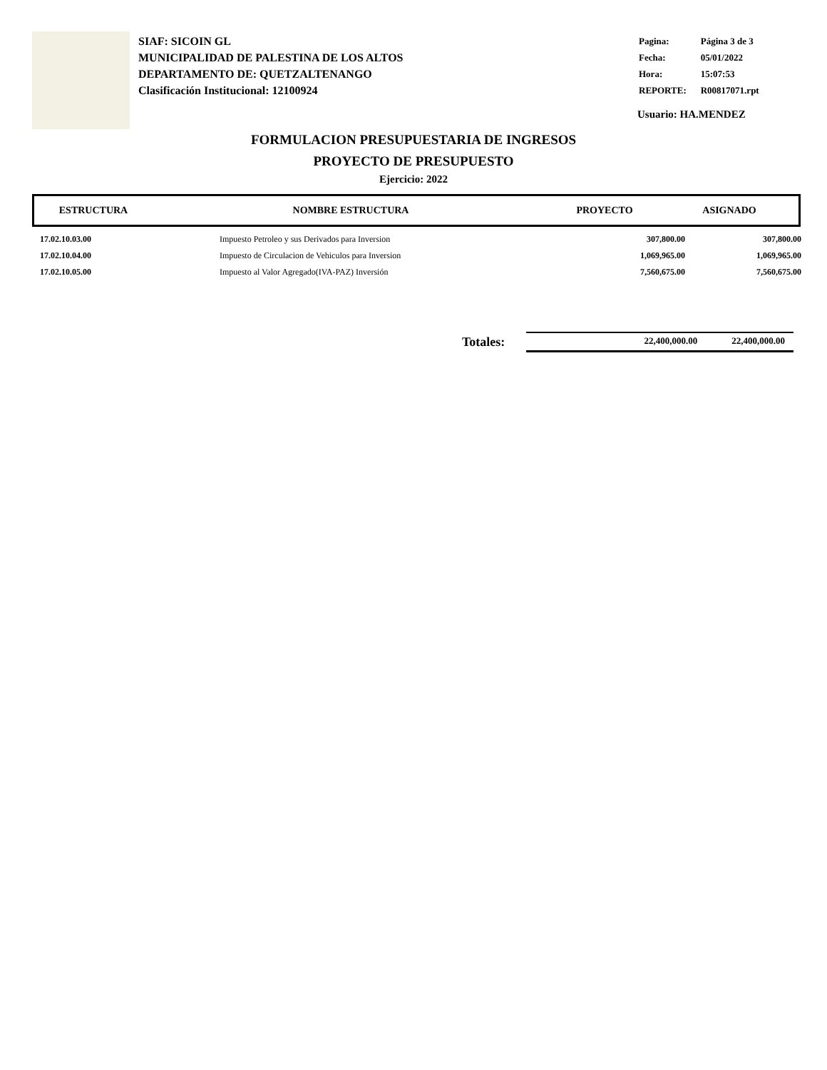SIAF: SICOIN GL
MUNICIPALIDAD DE PALESTINA DE LOS ALTOS
DEPARTAMENTO DE: QUETZALTENANGO
Clasificación Institucional: 12100924
| Pagina: | Página 3 de 3 |
| Fecha: | 05/01/2022 |
| Hora: | 15:07:53 |
| REPORTE: | R00817071.rpt |
Usuario: HA.MENDEZ
FORMULACION PRESUPUESTARIA DE INGRESOS
PROYECTO DE PRESUPUESTO
Ejercicio: 2022
| ESTRUCTURA | NOMBRE ESTRUCTURA | PROYECTO | ASIGNADO |
| --- | --- | --- | --- |
| 17.02.10.03.00 | Impuesto Petroleo y sus Derivados para Inversion | 307,800.00 | 307,800.00 |
| 17.02.10.04.00 | Impuesto de Circulacion de Vehiculos para Inversion | 1,069,965.00 | 1,069,965.00 |
| 17.02.10.05.00 | Impuesto al Valor Agregado(IVA-PAZ) Inversión | 7,560,675.00 | 7,560,675.00 |
Totales:
22,400,000.00 22,400,000.00